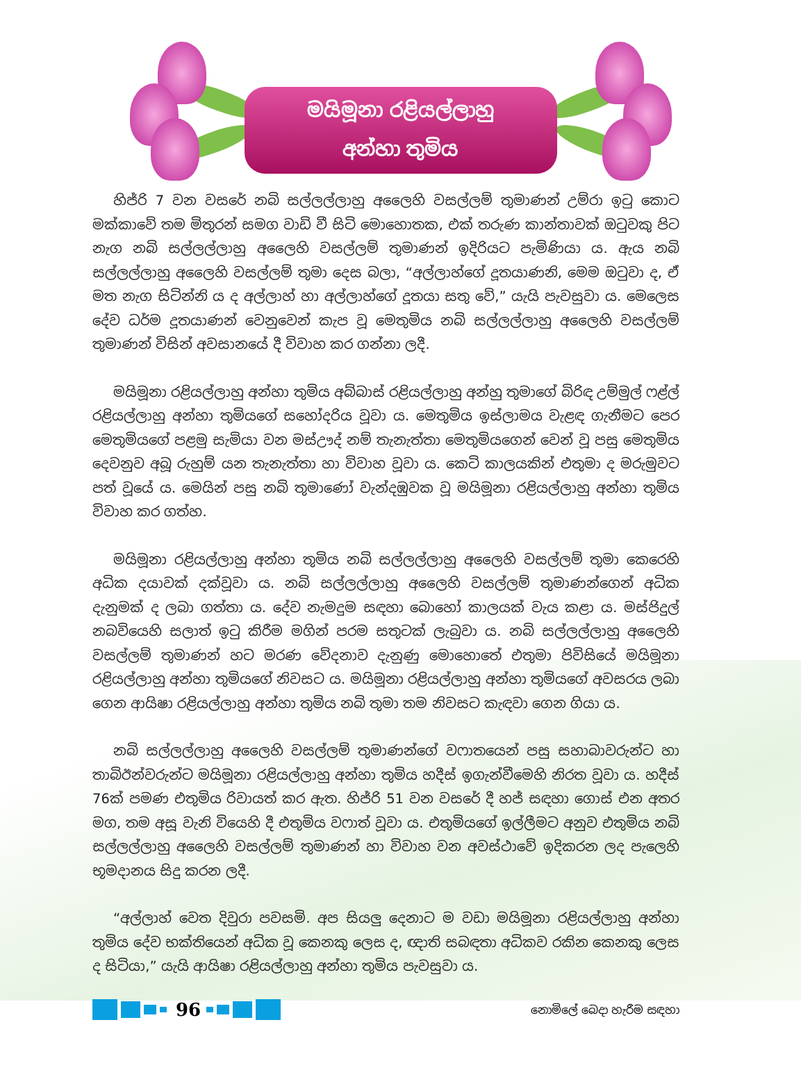මයිමූනා රළියල්ලාහු
අන්හා තුමිය
හිජ්රි 7 වන වසරේ නබි සල්ලල්ලාහු අලෛහි වසල්ලම් තුමාණන් උම්රා ඉටු කොට මක්කාවේ තම මිතුරන් සමග වාඩි වී සිටි මොහොතක, එක් තරුණ කාන්තාවක් ඔටුවකු පිට නැග නබි සල්ලල්ලාහු අලෛහි වසල්ලම් තුමාණන් ඉදිරියට පැමිණියා ය. ඇය නබි සල්ලල්ලාහු අලෛහි වසල්ලම් තුමා දෙස බලා, “අල්ලාහ්ගේ දූතයාණනි, මෙම ඔටුවා ද, ඒ මත නැග සිටින්නි ය ද අල්ලාහ් හා අල්ලාහ්ගේ දූතයා සතු වේ,” යැයි පැවසුවා ය. මෙලෙස දේව ධර්ම දූතයාණන් වෙනුවෙන් කැප වූ මෙතුමිය නබි සල්ලල්ලාහු අලෛහි වසල්ලම් තුමාණන් විසින් අවසානයේ දී විවාහ කර ගන්නා ලදී.
මයිමූනා රළියල්ලාහු අන්හා තුමිය අබ්බාස් රළියල්ලාහු අන්හු තුමාගේ බිරිඳ උම්මුල් ෆළ්ල් රළියල්ලාහු අන්හා තුමියගේ සහෝදරිය වූවා ය. මෙතුමිය ඉස්ලාමය වැළඳ ගැනීමට පෙර මෙතුමියගේ පළමු සැමියා වන මස්ඌද් නම් තැනැත්තා මෙතුමියගෙන් වෙන් වූ පසු මෙතුමිය දෙවනුව අබූ රුහුම් යන තැනැත්තා හා විවාහ වූවා ය. කෙටි කාලයකින් එතුමා ද මරුමුවට පත් වූයේ ය. මෙයින් පසු නබි තුමාණෝ වැන්දඹුවක වූ මයිමූනා රළියල්ලාහු අන්හා තුමිය විවාහ කර ගත්හ.
මයිමූනා රළියල්ලාහු අන්හා තුමිය නබි සල්ලල්ලාහු අලෛහි වසල්ලම් තුමා කෙරෙහි අධික දයාවක් දක්වූවා ය. නබි සල්ලල්ලාහු අලෛහි වසල්ලම් තුමාණන්ගෙන් අධික දැනුමක් ද ලබා ගත්තා ය. දේව නැමදුම සඳහා බොහෝ කාලයක් වැය කළා ය. මස්ජිදුල් නබවියෙහි සලාත් ඉටු කිරීම මගින් පරම සතුටක් ලැබුවා ය. නබි සල්ලල්ලාහු අලෛහි වසල්ලම් තුමාණන් හට මරණ වේදනාව දැනුණු මොහොතේ එතුමා පිවිසියේ මයිමූනා රළියල්ලාහු අන්හා තුමියගේ නිවසට ය. මයිමූනා රළියල්ලාහු අන්හා තුමියගේ අවසරය ලබා ගෙන ආයිෂා රළියල්ලාහු අන්හා තුමිය නබි තුමා තම නිවසට කැඳවා ගෙන ගියා ය.
නබි සල්ලල්ලාහු අලෛහි වසල්ලම් තුමාණන්ගේ වෆාතයෙන් පසු සහාබාවරුන්ට හා තාබිඊන්වරුන්ට මයිමූනා රළියල්ලාහු අන්හා තුමිය හදීස් ඉගැන්වීමෙහි නිරත වූවා ය. හදීස් 76ක් පමණ එතුමිය රිවායත් කර ඇත. හිජ්රි 51 වන වසරේ දී හජ් සඳහා ගොස් එන අතර මග, තම අසූ වැනි වියෙහි දී එතුමිය වෆාත් වූවා ය. එතුමියගේ ඉල්ලීමට අනුව එතුමිය නබි සල්ලල්ලාහු අලෛහි වසල්ලම් තුමාණන් හා විවාහ වන අවස්ථාවේ ඉදිකරන ලද පැලෙහි භූමදානය සිදු කරන ලදී.
“අල්ලාහ් වෙත දිවුරා පවසමි. අප සියලු දෙනාට ම වඩා මයිමූනා රළියල්ලාහු අන්හා තුමිය දේව භක්තියෙන් අධික වූ කෙනකු ලෙස ද, ඥාති සබඳතා අධිකව රකින කෙනකු ලෙස ද සිටියා,” යැයි ආයිෂා රළියල්ලාහු අන්හා තුමිය පැවසුවා ය.
96
නොමිලේ බෙදා හැරීම සඳහා